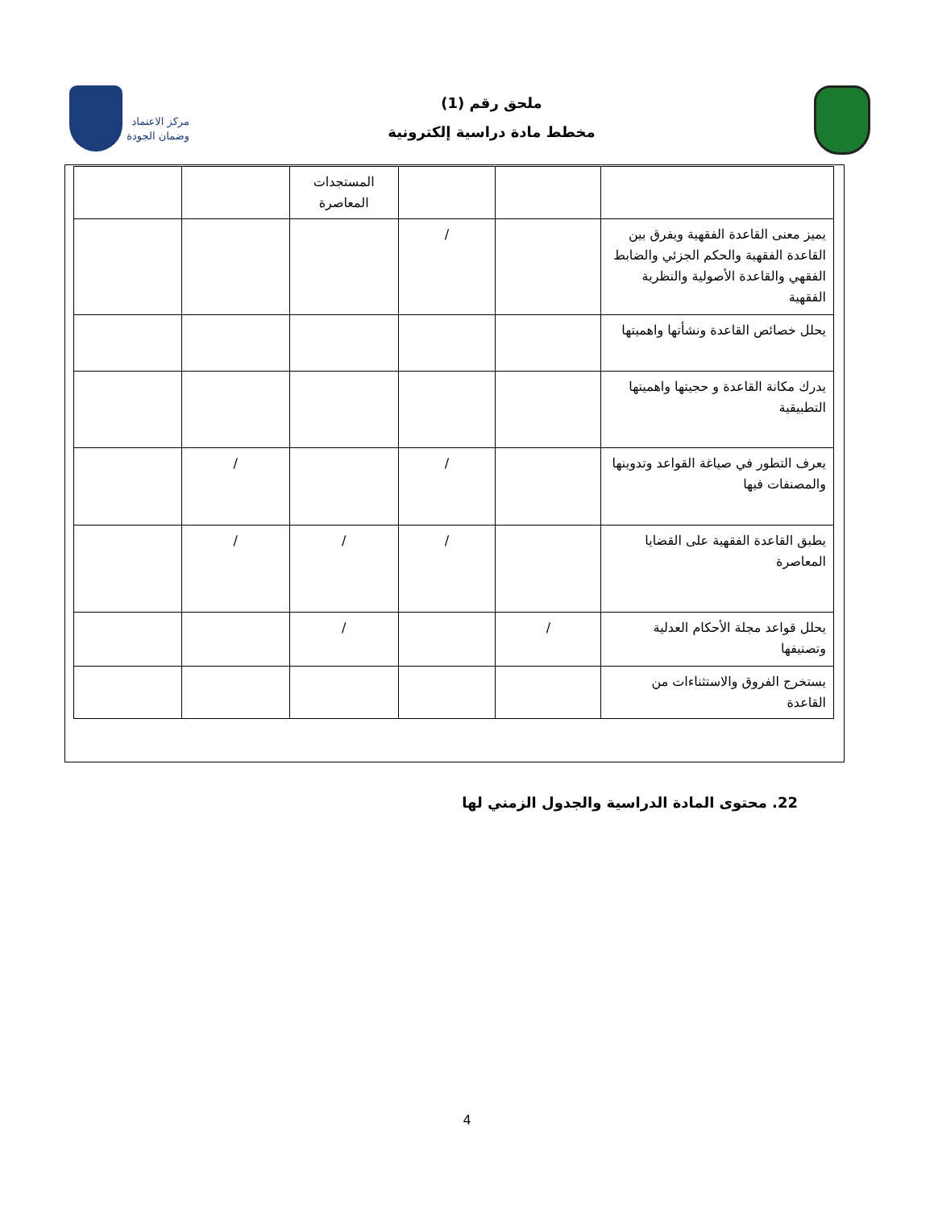ملحق رقم (1)
مخطط مادة دراسية إلكترونية
مركز الاعتماد
وضمان الجودة
| | | | المستجدات المعاصرة | | |
| يميز معنى القاعدة الفقهية ويفرق بين القاعدة الفقهية والحكم الجزئي والضابط الفقهي والقاعدة الأصولية والنظرية الفقهية | | / | | | |
| يحلل خصائص القاعدة ونشأتها واهميتها | | | | | |
| يدرك مكانة القاعدة و حجيتها واهميتها التطبيقية | | | | | |
| يعرف التطور في صياغة القواعد وتدوينها والمصنفات فيها | | / | | / | |
| يطبق القاعدة الفقهية على القضايا المعاصرة | | / | / | / | |
| يحلل قواعد مجلة الأحكام العدلية وتصنيفها | / | | / | | |
| يستخرج الفروق والاستثناءات من القاعدة | | | | | |
22. محتوى المادة الدراسية والجدول الزمني لها
4